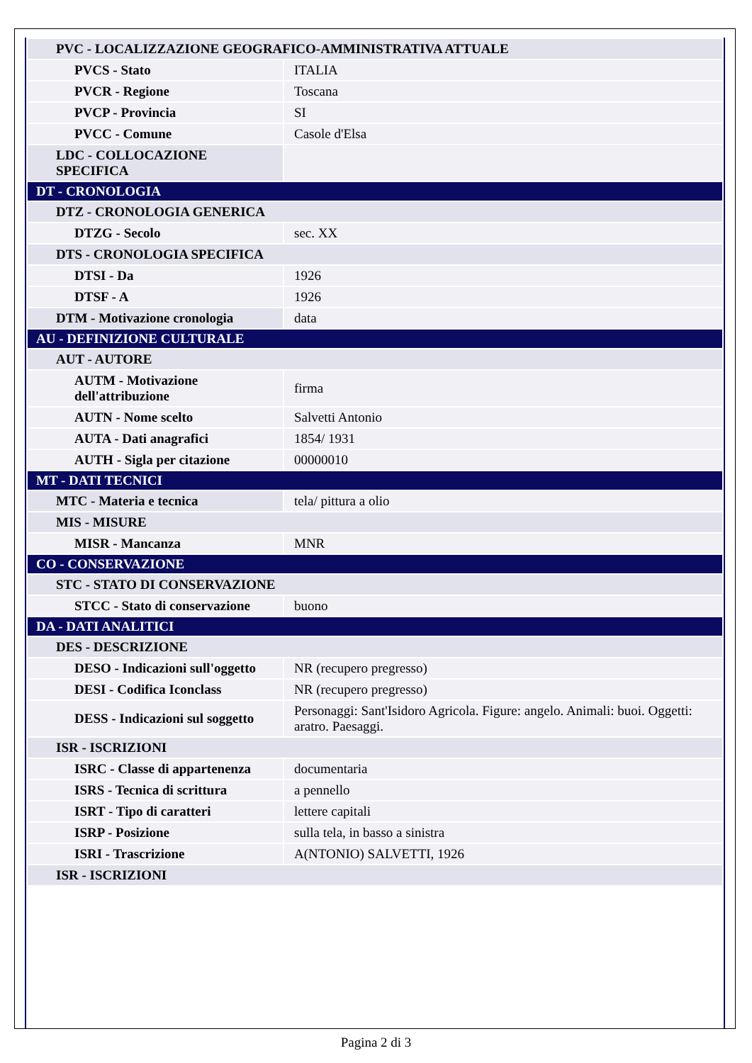| PVC - LOCALIZZAZIONE GEOGRAFICO-AMMINISTRATIVA ATTUALE | |
| PVCS - Stato | ITALIA |
| PVCR - Regione | Toscana |
| PVCP - Provincia | SI |
| PVCC - Comune | Casole d'Elsa |
| LDC - COLLOCAZIONE SPECIFICA | |
| DT - CRONOLOGIA | |
| DTZ - CRONOLOGIA GENERICA | |
| DTZG - Secolo | sec. XX |
| DTS - CRONOLOGIA SPECIFICA | |
| DTSI - Da | 1926 |
| DTSF - A | 1926 |
| DTM - Motivazione cronologia | data |
| AU - DEFINIZIONE CULTURALE | |
| AUT - AUTORE | |
| AUTM - Motivazione dell'attribuzione | firma |
| AUTN - Nome scelto | Salvetti Antonio |
| AUTA - Dati anagrafici | 1854/ 1931 |
| AUTH - Sigla per citazione | 00000010 |
| MT - DATI TECNICI | |
| MTC - Materia e tecnica | tela/ pittura a olio |
| MIS - MISURE | |
| MISR - Mancanza | MNR |
| CO - CONSERVAZIONE | |
| STC - STATO DI CONSERVAZIONE | |
| STCC - Stato di conservazione | buono |
| DA - DATI ANALITICI | |
| DES - DESCRIZIONE | |
| DESO - Indicazioni sull'oggetto | NR (recupero pregresso) |
| DESI - Codifica Iconclass | NR (recupero pregresso) |
| DESS - Indicazioni sul soggetto | Personaggi: Sant'Isidoro Agricola. Figure: angelo. Animali: buoi. Oggetti: aratro. Paesaggi. |
| ISR - ISCRIZIONI | |
| ISRC - Classe di appartenenza | documentaria |
| ISRS - Tecnica di scrittura | a pennello |
| ISRT - Tipo di caratteri | lettere capitali |
| ISRP - Posizione | sulla tela, in basso a sinistra |
| ISRI - Trascrizione | A(NTONIO) SALVETTI, 1926 |
| ISR - ISCRIZIONI | |
Pagina 2 di 3